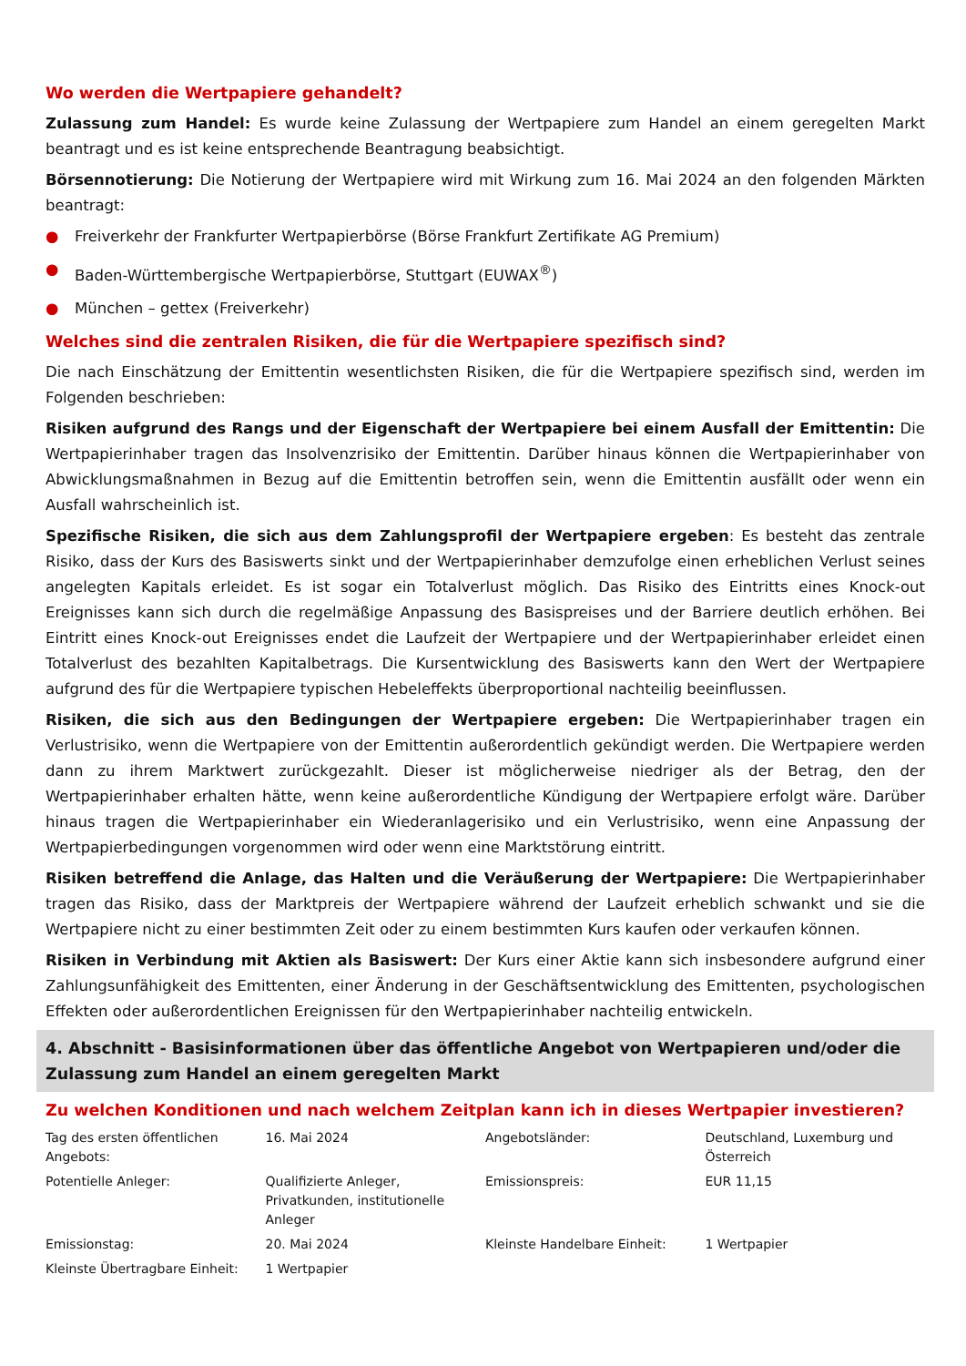Wo werden die Wertpapiere gehandelt?
Zulassung zum Handel: Es wurde keine Zulassung der Wertpapiere zum Handel an einem geregelten Markt beantragt und es ist keine entsprechende Beantragung beabsichtigt.
Börsennotierung: Die Notierung der Wertpapiere wird mit Wirkung zum 16. Mai 2024 an den folgenden Märkten beantragt:
● Freiverkehr der Frankfurter Wertpapierbörse (Börse Frankfurt Zertifikate AG Premium)
● Baden-Württembergische Wertpapierbörse, Stuttgart (EUWAX<sup>®</sup>)
● München – gettex (Freiverkehr)
Welches sind die zentralen Risiken, die für die Wertpapiere spezifisch sind?
Die nach Einschätzung der Emittentin wesentlichsten Risiken, die für die Wertpapiere spezifisch sind, werden im Folgenden beschrieben:
Risiken aufgrund des Rangs und der Eigenschaft der Wertpapiere bei einem Ausfall der Emittentin: Die Wertpapierinhaber tragen das Insolvenzrisiko der Emittentin. Darüber hinaus können die Wertpapierinhaber von Abwicklungsmaßnahmen in Bezug auf die Emittentin betroffen sein, wenn die Emittentin ausfällt oder wenn ein Ausfall wahrscheinlich ist.
Spezifische Risiken, die sich aus dem Zahlungsprofil der Wertpapiere ergeben: Es besteht das zentrale Risiko, dass der Kurs des Basiswerts sinkt und der Wertpapierinhaber demzufolge einen erheblichen Verlust seines angelegten Kapitals erleidet. Es ist sogar ein Totalverlust möglich. Das Risiko des Eintritts eines Knock-out Ereignisses kann sich durch die regelmäßige Anpassung des Basispreises und der Barriere deutlich erhöhen. Bei Eintritt eines Knock-out Ereignisses endet die Laufzeit der Wertpapiere und der Wertpapierinhaber erleidet einen Totalverlust des bezahlten Kapitalbetrags. Die Kursentwicklung des Basiswerts kann den Wert der Wertpapiere aufgrund des für die Wertpapiere typischen Hebeleffekts überproportional nachteilig beeinflussen.
Risiken, die sich aus den Bedingungen der Wertpapiere ergeben: Die Wertpapierinhaber tragen ein Verlustrisiko, wenn die Wertpapiere von der Emittentin außerordentlich gekündigt werden. Die Wertpapiere werden dann zu ihrem Marktwert zurückgezahlt. Dieser ist möglicherweise niedriger als der Betrag, den der Wertpapierinhaber erhalten hätte, wenn keine außerordentliche Kündigung der Wertpapiere erfolgt wäre. Darüber hinaus tragen die Wertpapierinhaber ein Wiederanlagerisiko und ein Verlustrisiko, wenn eine Anpassung der Wertpapierbedingungen vorgenommen wird oder wenn eine Marktstörung eintritt.
Risiken betreffend die Anlage, das Halten und die Veräußerung der Wertpapiere: Die Wertpapierinhaber tragen das Risiko, dass der Marktpreis der Wertpapiere während der Laufzeit erheblich schwankt und sie die Wertpapiere nicht zu einer bestimmten Zeit oder zu einem bestimmten Kurs kaufen oder verkaufen können.
Risiken in Verbindung mit Aktien als Basiswert: Der Kurs einer Aktie kann sich insbesondere aufgrund einer Zahlungsunfähigkeit des Emittenten, einer Änderung in der Geschäftsentwicklung des Emittenten, psychologischen Effekten oder außerordentlichen Ereignissen für den Wertpapierinhaber nachteilig entwickeln.
4. Abschnitt - Basisinformationen über das öffentliche Angebot von Wertpapieren und/oder die Zulassung zum Handel an einem geregelten Markt
Zu welchen Konditionen und nach welchem Zeitplan kann ich in dieses Wertpapier investieren?
| Tag des ersten öffentlichen Angebots: | 16. Mai 2024 | Angebotsländer: | Deutschland, Luxemburg und Österreich |
| Potentielle Anleger: | Qualifizierte Anleger, Privatkunden, institutionelle Anleger | Emissionspreis: | EUR 11,15 |
| Emissionstag: | 20. Mai 2024 | Kleinste Handelbare Einheit: | 1 Wertpapier |
| Kleinste Übertragbare Einheit: | 1 Wertpapier | | |